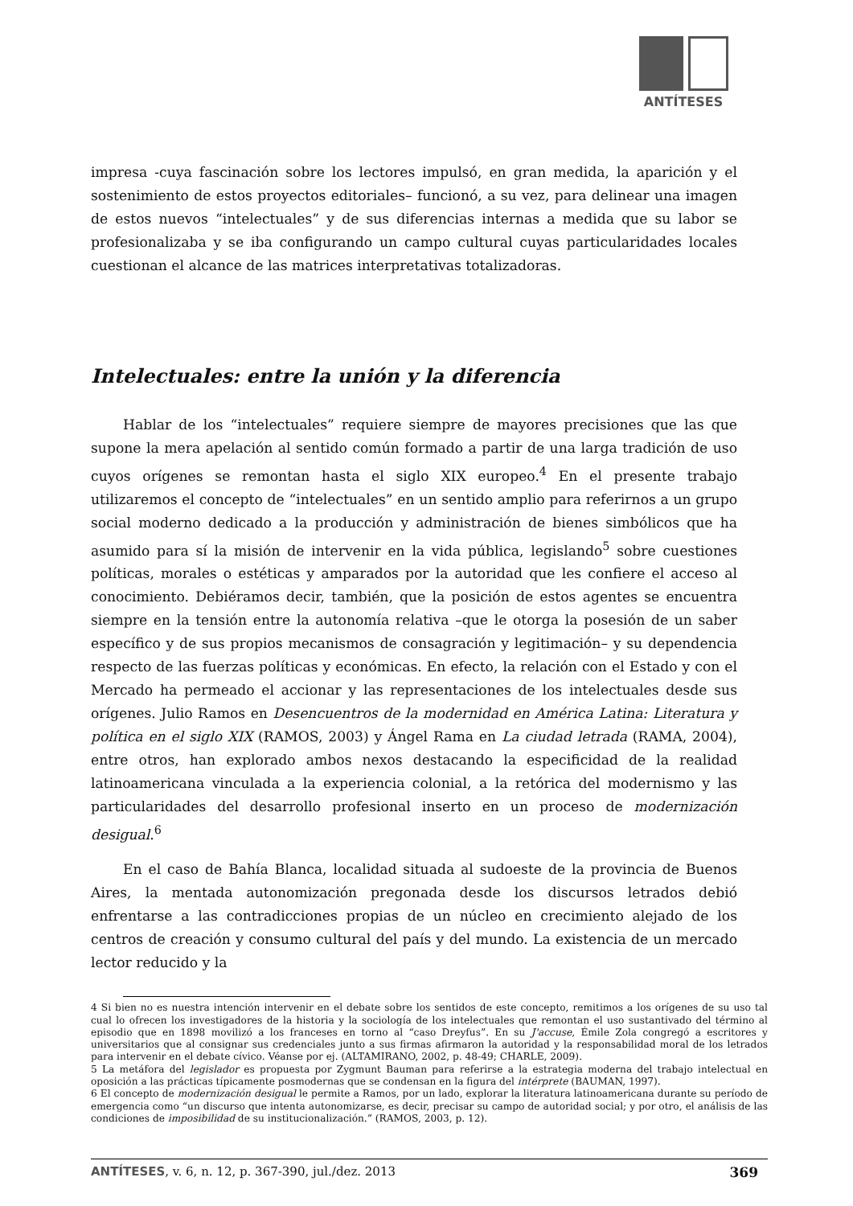ANTÍTESES
impresa -cuya fascinación sobre los lectores impulsó, en gran medida, la aparición y el sostenimiento de estos proyectos editoriales– funcionó, a su vez, para delinear una imagen de estos nuevos “intelectuales” y de sus diferencias internas a medida que su labor se profesionalizaba y se iba configurando un campo cultural cuyas particularidades locales cuestionan el alcance de las matrices interpretativas totalizadoras.
Intelectuales: entre la unión y la diferencia
Hablar de los “intelectuales” requiere siempre de mayores precisiones que las que supone la mera apelación al sentido común formado a partir de una larga tradición de uso cuyos orígenes se remontan hasta el siglo XIX europeo.<sup>4</sup> En el presente trabajo utilizaremos el concepto de “intelectuales” en un sentido amplio para referirnos a un grupo social moderno dedicado a la producción y administración de bienes simbólicos que ha asumido para sí la misión de intervenir en la vida pública, legislando<sup>5</sup> sobre cuestiones políticas, morales o estéticas y amparados por la autoridad que les confiere el acceso al conocimiento. Debiéramos decir, también, que la posición de estos agentes se encuentra siempre en la tensión entre la autonomía relativa –que le otorga la posesión de un saber específico y de sus propios mecanismos de consagración y legitimación– y su dependencia respecto de las fuerzas políticas y económicas. En efecto, la relación con el Estado y con el Mercado ha permeado el accionar y las representaciones de los intelectuales desde sus orígenes. Julio Ramos en Desencuentros de la modernidad en América Latina: Literatura y política en el siglo XIX (RAMOS, 2003) y Ángel Rama en La ciudad letrada (RAMA, 2004), entre otros, han explorado ambos nexos destacando la especificidad de la realidad latinoamericana vinculada a la experiencia colonial, a la retórica del modernismo y las particularidades del desarrollo profesional inserto en un proceso de modernización desigual.<sup>6</sup>
En el caso de Bahía Blanca, localidad situada al sudoeste de la provincia de Buenos Aires, la mentada autonomización pregonada desde los discursos letrados debió enfrentarse a las contradicciones propias de un núcleo en crecimiento alejado de los centros de creación y consumo cultural del país y del mundo. La existencia de un mercado lector reducido y la
4 Si bien no es nuestra intención intervenir en el debate sobre los sentidos de este concepto, remitimos a los orígenes de su uso tal cual lo ofrecen los investigadores de la historia y la sociología de los intelectuales que remontan el uso sustantivado del término al episodio que en 1898 movilizó a los franceses en torno al “caso Dreyfus”. En su J'accuse, Émile Zola congregó a escritores y universitarios que al consignar sus credenciales junto a sus firmas afirmaron la autoridad y la responsabilidad moral de los letrados para intervenir en el debate cívico. Véanse por ej. (ALTAMIRANO, 2002, p. 48-49; CHARLE, 2009).
5 La metáfora del legislador es propuesta por Zygmunt Bauman para referirse a la estrategia moderna del trabajo intelectual en oposición a las prácticas típicamente posmodernas que se condensan en la figura del intérprete (BAUMAN, 1997).
6 El concepto de modernización desigual le permite a Ramos, por un lado, explorar la literatura latinoamericana durante su período de emergencia como “un discurso que intenta autonomizarse, es decir, precisar su campo de autoridad social; y por otro, el análisis de las condiciones de imposibilidad de su institucionalización.” (RAMOS, 2003, p. 12).
ANTÍTESES, v. 6, n. 12, p. 367-390, jul./dez. 2013 369